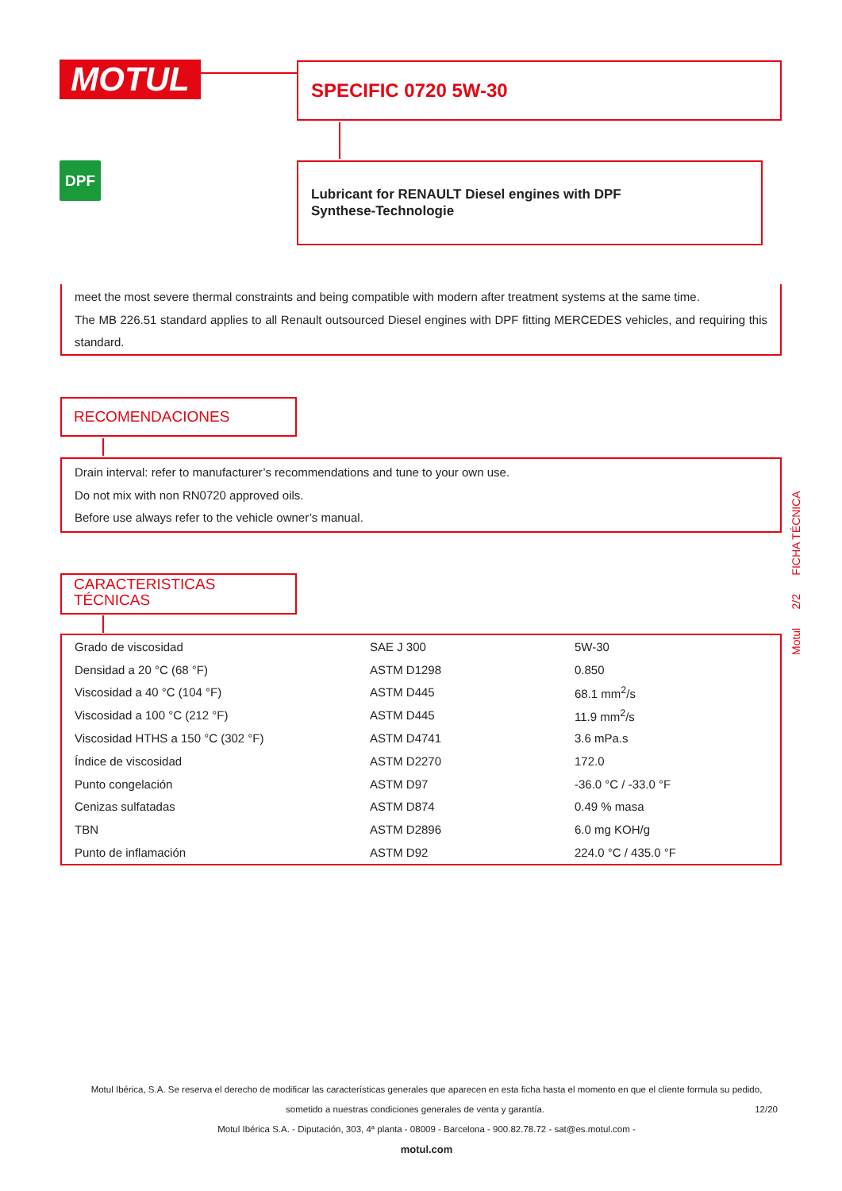MOTUL SPECIFIC 0720 5W-30
DPF
Lubricant for RENAULT Diesel engines with DPF
Synthese-Technologie
meet the most severe thermal constraints and being compatible with modern after treatment systems at the same time.
The MB 226.51 standard applies to all Renault outsourced Diesel engines with DPF fitting MERCEDES vehicles, and requiring this standard.
RECOMENDACIONES
Drain interval: refer to manufacturer’s recommendations and tune to your own use.
Do not mix with non RN0720 approved oils.
Before use always refer to the vehicle owner’s manual.
CARACTERISTICAS
TÉCNICAS
| Grado de viscosidad | SAE J 300 | 5W-30 |
| Densidad a 20 °C (68 °F) | ASTM D1298 | 0.850 |
| Viscosidad a 40 °C (104 °F) | ASTM D445 | 68.1 mm<sup>2</sup>/s |
| Viscosidad a 100 °C (212 °F) | ASTM D445 | 11.9 mm<sup>2</sup>/s |
| Viscosidad HTHS a 150 °C (302 °F) | ASTM D4741 | 3.6 mPa.s |
| Índice de viscosidad | ASTM D2270 | 172.0 |
| Punto congelación | ASTM D97 | -36.0 °C / -33.0 °F |
| Cenizas sulfatadas | ASTM D874 | 0.49 % masa |
| TBN | ASTM D2896 | 6.0 mg KOH/g |
| Punto de inflamación | ASTM D92 | 224.0 °C / 435.0 °F |
Motul 2/2 FICHA TÉCNICA
Motul Ibérica, S.A. Se reserva el derecho de modificar las características generales que aparecen en esta ficha hasta el momento en que el cliente formula su pedido, sometido a nuestras condiciones generales de venta y garantía. 12/20
Motul Ibérica S.A. - Diputación, 303, 4ª planta - 08009 - Barcelona - 900.82.78.72 - sat@es.motul.com -
motul.com